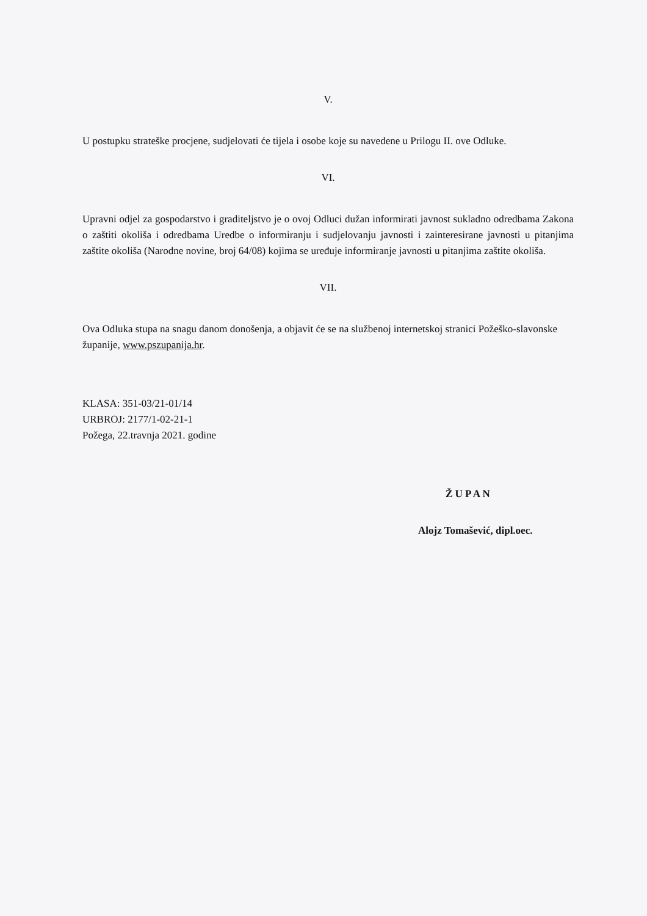V.
U postupku strateške procjene, sudjelovati će tijela i osobe koje su navedene u Prilogu II. ove Odluke.
VI.
Upravni odjel za gospodarstvo i graditeljstvo je o ovoj Odluci dužan informirati javnost sukladno odredbama Zakona o zaštiti okoliša i odredbama Uredbe o informiranju i sudjelovanju javnosti i zainteresirane javnosti u pitanjima zaštite okoliša (Narodne novine, broj 64/08) kojima se uređuje informiranje javnosti u pitanjima zaštite okoliša.
VII.
Ova Odluka stupa na snagu danom donošenja, a objavit će se na službenoj internetskoj stranici Požeško-slavonske županije, www.pszupanija.hr.
KLASA: 351-03/21-01/14
URBROJ: 2177/1-02-21-1
Požega, 22.travnja 2021. godine
Ž U P A N
Alojz Tomašević, dipl.oec.